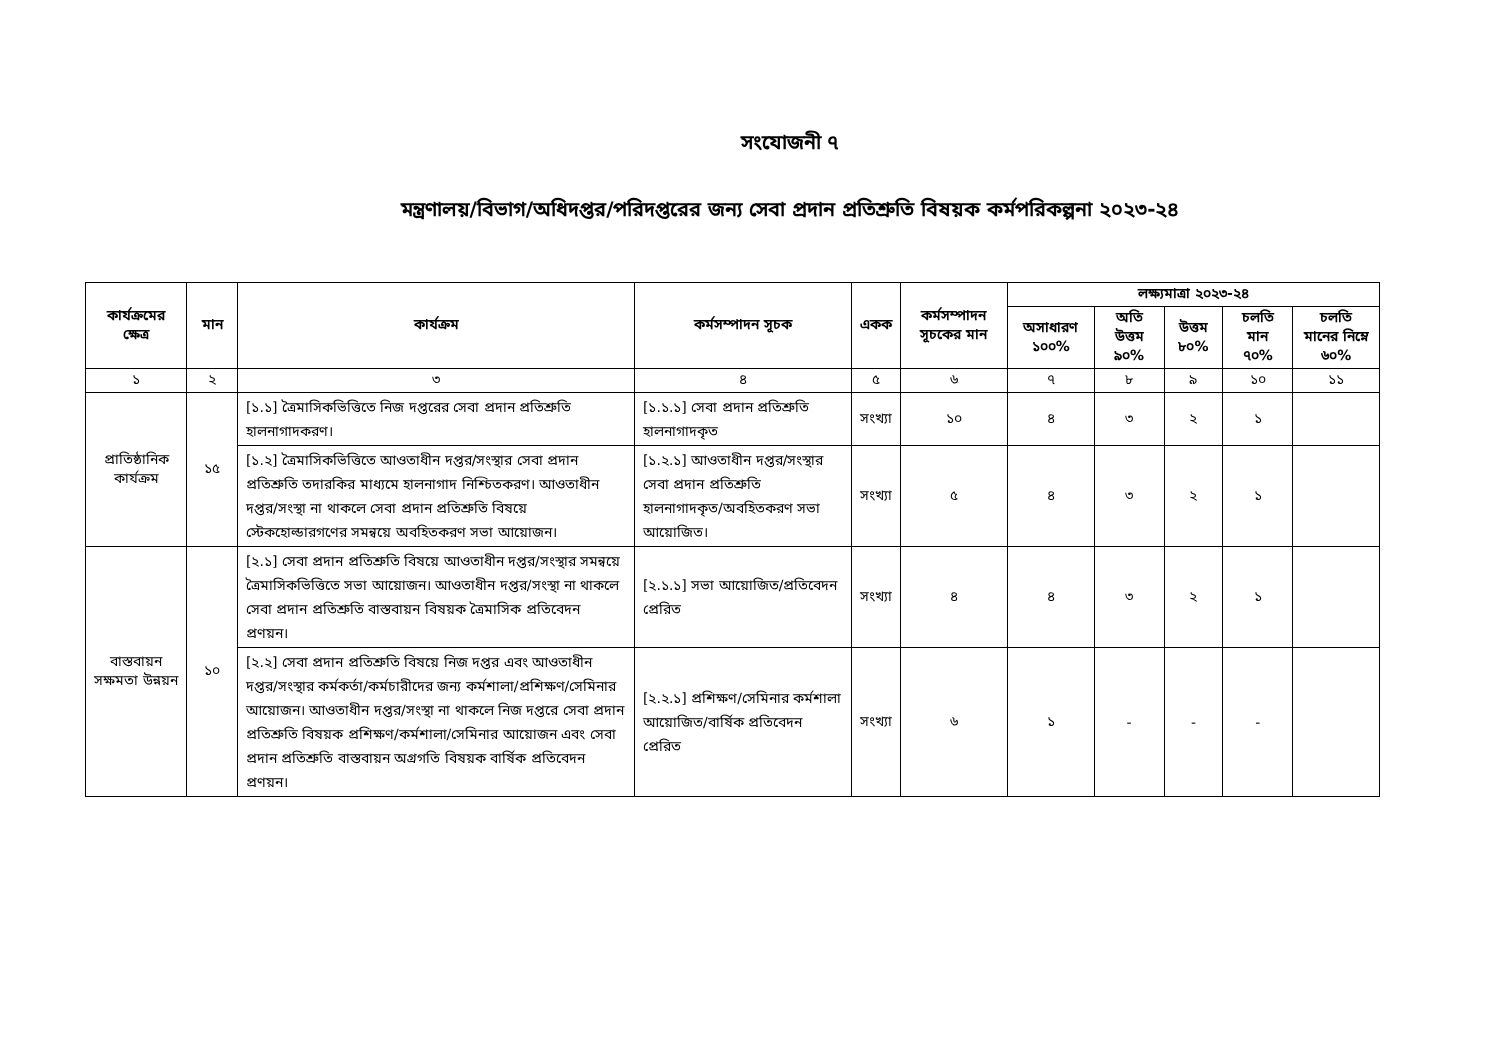সংযোজনী ৭
মন্ত্রণালয়/বিভাগ/অধিদপ্তর/পরিদপ্তরের জন্য সেবা প্রদান প্রতিশ্রুতি বিষয়ক কর্মপরিকল্পনা ২০২৩-২৪
| কার্যক্রমের ক্ষেত্র | মান | কার্যক্রম | কর্মসম্পাদন সূচক | একক | কর্মসম্পাদন সূচকের মান | লক্ষ্যমাত্রা ২০২৩-২৪ | | | | |
| --- | --- | --- | --- | --- | --- | --- | --- | --- | --- | --- |
| | | | | | | অসাধারণ ১০০% | অতি উত্তম ৯০% | উত্তম ৮০% | চলতি মান ৭০% | চলতি মানের নিম্নে ৬০% |
| ১ | ২ | ৩ | ৪ | ৫ | ৬ | ৭ | ৮ | ৯ | ১০ | ১১ |
| প্রাতিষ্ঠানিক কার্যক্রম | ১৫ | [১.১] ত্রৈমাসিকভিত্তিতে নিজ দপ্তরের সেবা প্রদান প্রতিশ্রুতি হালনাগাদকরণ। | [১.১.১] সেবা প্রদান প্রতিশ্রুতি হালনাগাদকৃত | সংখ্যা | ১০ | ৪ | ৩ | ২ | ১ | |
| | | [১.২] ত্রৈমাসিকভিত্তিতে আওতাধীন দপ্তর/সংস্থার সেবা প্রদান প্রতিশ্রুতি তদারকির মাধ্যমে হালনাগাদ নিশ্চিতকরণ। আওতাধীন দপ্তর/সংস্থা না থাকলে সেবা প্রদান প্রতিশ্রুতি বিষয়ে স্টেকহোল্ডারগণের সমন্বয়ে অবহিতকরণ সভা আয়োজন। | [১.২.১] আওতাধীন দপ্তর/সংস্থার সেবা প্রদান প্রতিশ্রুতি হালনাগাদকৃত/অবহিতকরণ সভা আয়োজিত। | সংখ্যা | ৫ | ৪ | ৩ | ২ | ১ | |
| বাস্তবায়ন সক্ষমতা উন্নয়ন | ১০ | [২.১] সেবা প্রদান প্রতিশ্রুতি বিষয়ে আওতাধীন দপ্তর/সংস্থার সমন্বয়ে ত্রৈমাসিকভিত্তিতে সভা আয়োজন। আওতাধীন দপ্তর/সংস্থা না থাকলে সেবা প্রদান প্রতিশ্রুতি বাস্তবায়ন বিষয়ক ত্রৈমাসিক প্রতিবেদন প্রণয়ন। | [২.১.১] সভা আয়োজিত/প্রতিবেদন প্রেরিত | সংখ্যা | ৪ | ৪ | ৩ | ২ | ১ | |
| | | [২.২] সেবা প্রদান প্রতিশ্রুতি বিষয়ে নিজ দপ্তর এবং আওতাধীন দপ্তর/সংস্থার কর্মকর্তা/কর্মচারীদের জন্য কর্মশালা/প্রশিক্ষণ/সেমিনার আয়োজন। আওতাধীন দপ্তর/সংস্থা না থাকলে নিজ দপ্তরে সেবা প্রদান প্রতিশ্রুতি বিষয়ক প্রশিক্ষণ/কর্মশালা/সেমিনার আয়োজন এবং সেবা প্রদান প্রতিশ্রুতি বাস্তবায়ন অগ্রগতি বিষয়ক বার্ষিক প্রতিবেদন প্রণয়ন। | [২.২.১] প্রশিক্ষণ/সেমিনার কর্মশালা আয়োজিত/বার্ষিক প্রতিবেদন প্রেরিত | সংখ্যা | ৬ | ১ | - | - | - | |